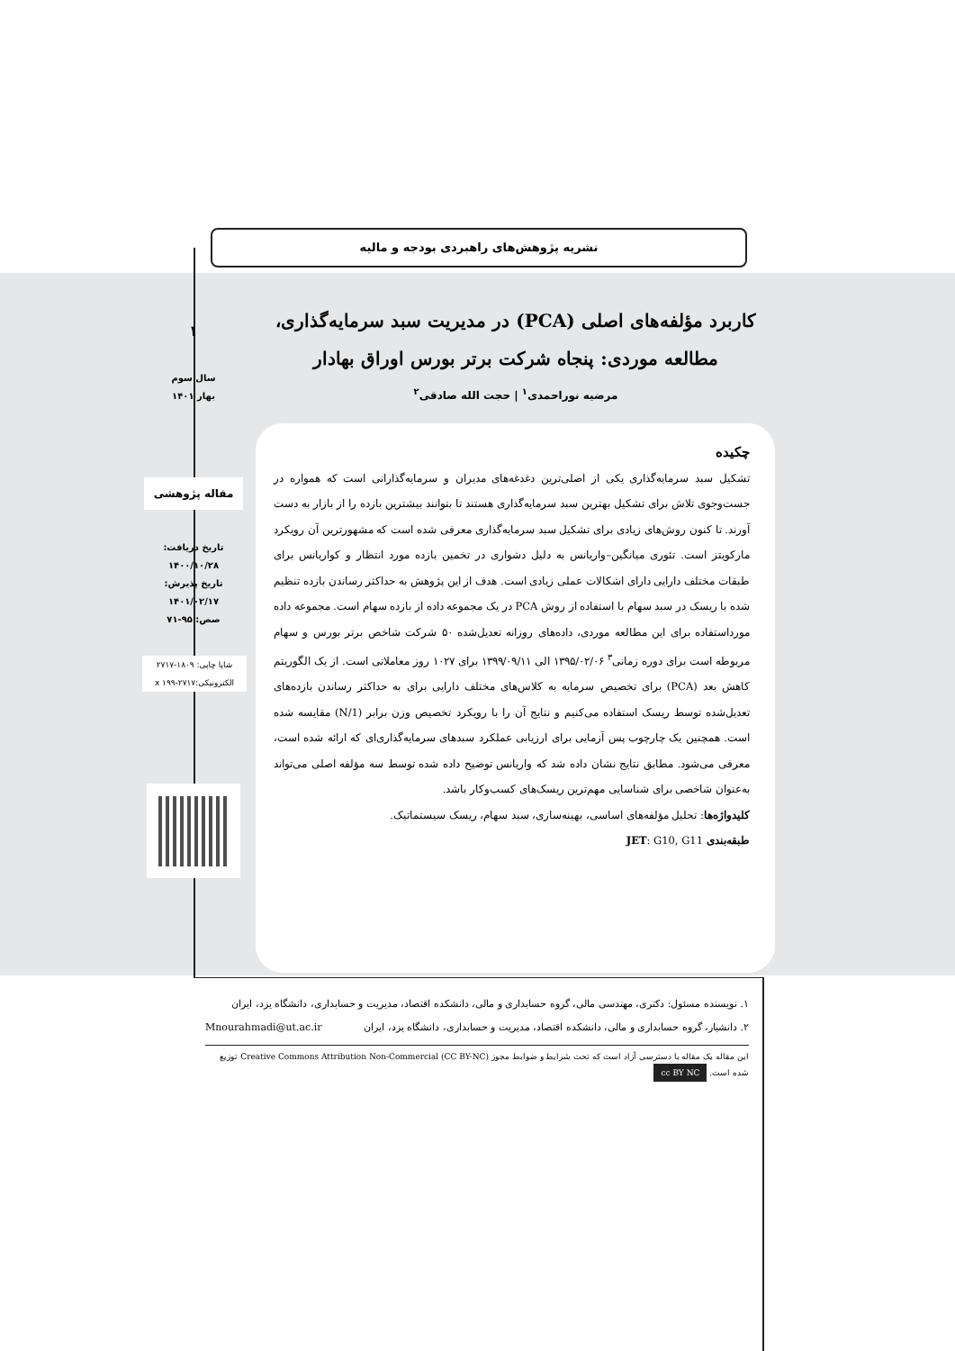نشریه پژوهش‌های راهبردی بودجه و مالیه
کاربرد مؤلفه‌های اصلی (PCA) در مدیریت سبد سرمایه‌گذاری، مطالعه موردی: پنجاه شرکت برتر بورس اوراق بهادار
مرضیه نوراحمدی<sup>۱</sup> | حجت الله صادقی<sup>۲</sup>
۱
سال سوم
بهار ۱۴۰۱
مقاله پژوهشی
تاریخ دریافت:
۱۴۰۰/۱۰/۲۸
تاریخ پذیرش:
۱۴۰۱/۰۲/۱۷
صص: ۹۵-۷۱
شاپا چاپی: ۱۸۰۹-۲۷۱۷
الکترونیکی:x ۱۹۹-۲۷۱۷
چکیده
تشکیل سبد سرمایه‌گذاری یکی از اصلی‌ترین دغدغه‌های مدیران و سرمایه‌گذارانی است که همواره در جست‌وجوی تلاش برای تشکیل بهترین سبد سرمایه‌گذاری هستند تا بتوانند بیشترین بازده را از بازار به دست آورند. تا کنون روش‌های زیادی برای تشکیل سبد سرمایه‌گذاری معرفی شده است که مشهورترین آن رویکرد مارکویتز است. تئوری میانگین–واریانس به دلیل دشواری در تخمین بازده مورد انتظار و کواریانس برای طبقات مختلف دارایی دارای اشکالات عملی زیادی است. هدف از این پژوهش به حداکثر رساندن بازده تنظیم شده با ریسک در سبد سهام با استفاده از روش PCA در یک مجموعه داده از بازده سهام است. مجموعه داده مورداستفاده برای این مطالعه موردی، داده‌های روزانه تعدیل‌شده ۵۰ شرکت شاخص برتر بورس و سهام مربوطه است برای دوره زمانی<sup>۳</sup> ۱۳۹۵/۰۲/۰۶ الی ۱۳۹۹/۰۹/۱۱ برای ۱۰۲۷ روز معاملاتی است. از یک الگوریتم کاهش بعد (PCA) برای تخصیص سرمایه به کلاس‌های مختلف دارایی برای به حداکثر رساندن بازده‌های تعدیل‌شده توسط ریسک استفاده می‌کنیم و نتایج آن را با رویکرد تخصیص وزن برابر (1/N) مقایسه شده است. همچنین یک چارچوب پس آزمایی برای ارزیابی عملکرد سبدهای سرمایه‌گذاری‌ای که ارائه شده است، معرفی می‌شود. مطابق نتایج نشان داده شد که واریانس توضیح داده شده توسط سه مؤلفه اصلی می‌تواند به‌عنوان شاخصی برای شناسایی مهم‌ترین ریسک‌های کسب‌وکار باشد.
کلیدواژه‌ها: تحلیل مؤلفه‌های اساسی، بهینه‌سازی، سبد سهام، ریسک سیستماتیک.
طبقه‌بندی JET: G10, G11
۱. نویسنده مسئول: دکتری، مهندسی مالی، گروه حسابداری و مالی، دانشکده اقتصاد، مدیریت و حسابداری، دانشگاه یزد، ایران Mnourahmadi@ut.ac.ir
۲. دانشیار، گروه حسابداری و مالی، دانشکده اقتصاد، مدیریت و حسابداری، دانشگاه یزد، ایران
این مقاله یک مقاله با دسترسی آزاد است که تحت شرایط و ضوابط مجوز (CC BY-NC) Creative Commons Attribution Non-Commercial توزیع شده است. cc BY NC